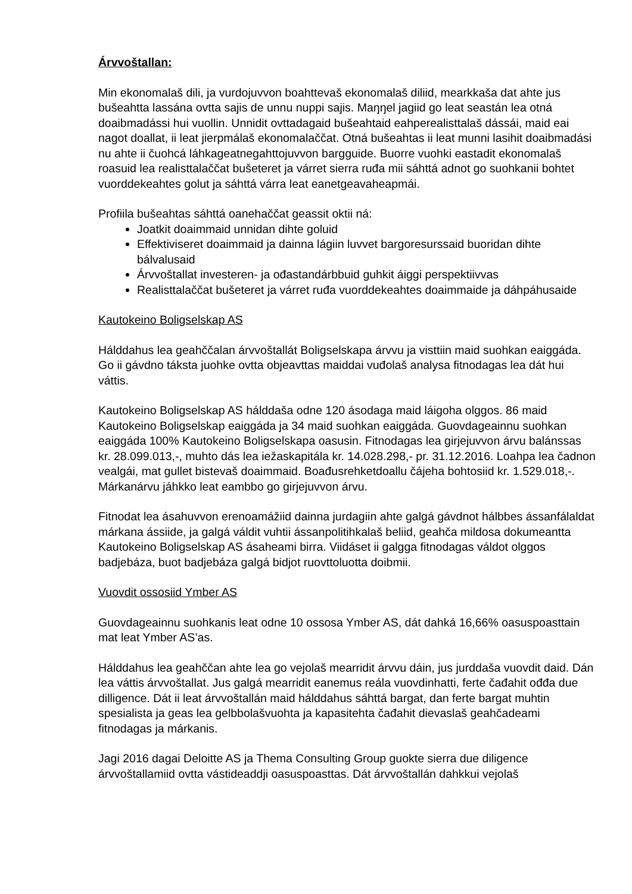Árvvoštallan:
Min ekonomalaš dili, ja vurdojuvvon boahttevaš ekonomalaš diliid, mearkkaša dat ahte jus bušeahtta lassána ovtta sajis de unnu nuppi sajis. Maŋŋel jagiid go leat seastán lea otná doaibmadássi hui vuollin. Unnidit ovttadagaid bušeahtaid eahperealisttalaš dássái, maid eai nagot doallat, ii leat jierpmálaš ekonomalaččat. Otná bušeahtas ii leat munni lasihit doaibmadási nu ahte ii čuohcá láhkageatnegahttojuvvon bargguide. Buorre vuohki eastadit ekonomalaš roasuid lea realisttalaččat bušeteret ja várret sierra ruđa mii sáhttá adnot go suohkanii bohtet vuorddekeahtes golut ja sáhttá várra leat eanetgeavaheapmái.
Profiila bušeahtas sáhttá oanehaččat geassit oktii ná:
Joatkit doaimmaid unnidan dihte goluid
Effektiviseret doaimmaid ja dainna lágiin luvvet bargoresurssaid buoridan dihte bálvalusaid
Árvvoštallat investeren- ja ođastandárbbuid guhkit áiggi perspektiivvas
Realisttalaččat bušeteret ja várret ruđa vuorddekeahtes doaimmaide ja dáhpáhusaide
Kautokeino Boligselskap AS
Hálddahus lea geahččalan árvvoštallát Boligselskapa árvvu ja visttiin maid suohkan eaiggáda. Go ii gávdno táksta juohke ovtta objeavttas maiddai vuđolaš analysa fitnodagas lea dát hui váttis.
Kautokeino Boligselskap AS hálddaša odne 120 ásodaga maid láigoha olggos. 86 maid Kautokeino Boligselskap eaiggáda ja 34 maid suohkan eaiggáda. Guovdageainnu suohkan eaiggáda 100% Kautokeino Boligselskapa oasusin. Fitnodagas lea girjejuvvon árvu balánssas kr. 28.099.013,-, muhto dás lea iežaskapitála kr. 14.028.298,- pr. 31.12.2016. Loahpa lea čadnon vealgái, mat gullet bistevaš doaimmaid. Boađusrehketdoallu čájeha bohtosiid kr. 1.529.018,-. Márkanárvu jáhkko leat eambbo go girjejuvvon árvu.
Fitnodat lea ásahuvvon erenoamážiid dainna jurdagiin ahte galgá gávdnot hálbbes ássanfálaldat márkana ássiide, ja galgá váldit vuhtii ássanpolitihkalaš beliid, geahča mildosa dokumeantta Kautokeino Boligselskap AS ásaheami birra. Viidáset ii galgga fitnodagas váldot olggos badjebáza, buot badjebáza galgá bidjot ruovttoluotta doibmii.
Vuovdit ossosiid Ymber AS
Guovdageainnu suohkanis leat odne 10 ossosa Ymber AS, dát dahká 16,66% oasuspoasttain mat leat Ymber AS’as.
Hálddahus lea geahččan ahte lea go vejolaš mearridit árvvu dáin, jus jurddaša vuovdit daid. Dán lea váttis árvvoštallat. Jus galgá mearridit eanemus reála vuovdinhatti, ferte čađahit ođđa due dilligence. Dát ii leat árvvoštallán maid hálddahus sáhttá bargat, dan ferte bargat muhtin spesialista ja geas lea gelbbolašvuohta ja kapasitehta čađahit dievaslaš geahčadeami fitnodagas ja márkanis.
Jagi 2016 dagai Deloitte AS ja Thema Consulting Group guokte sierra due diligence árvvoštallamiid ovtta vástideaddji oasuspoasttas. Dát árvvoštallán dahkkui vejolaš